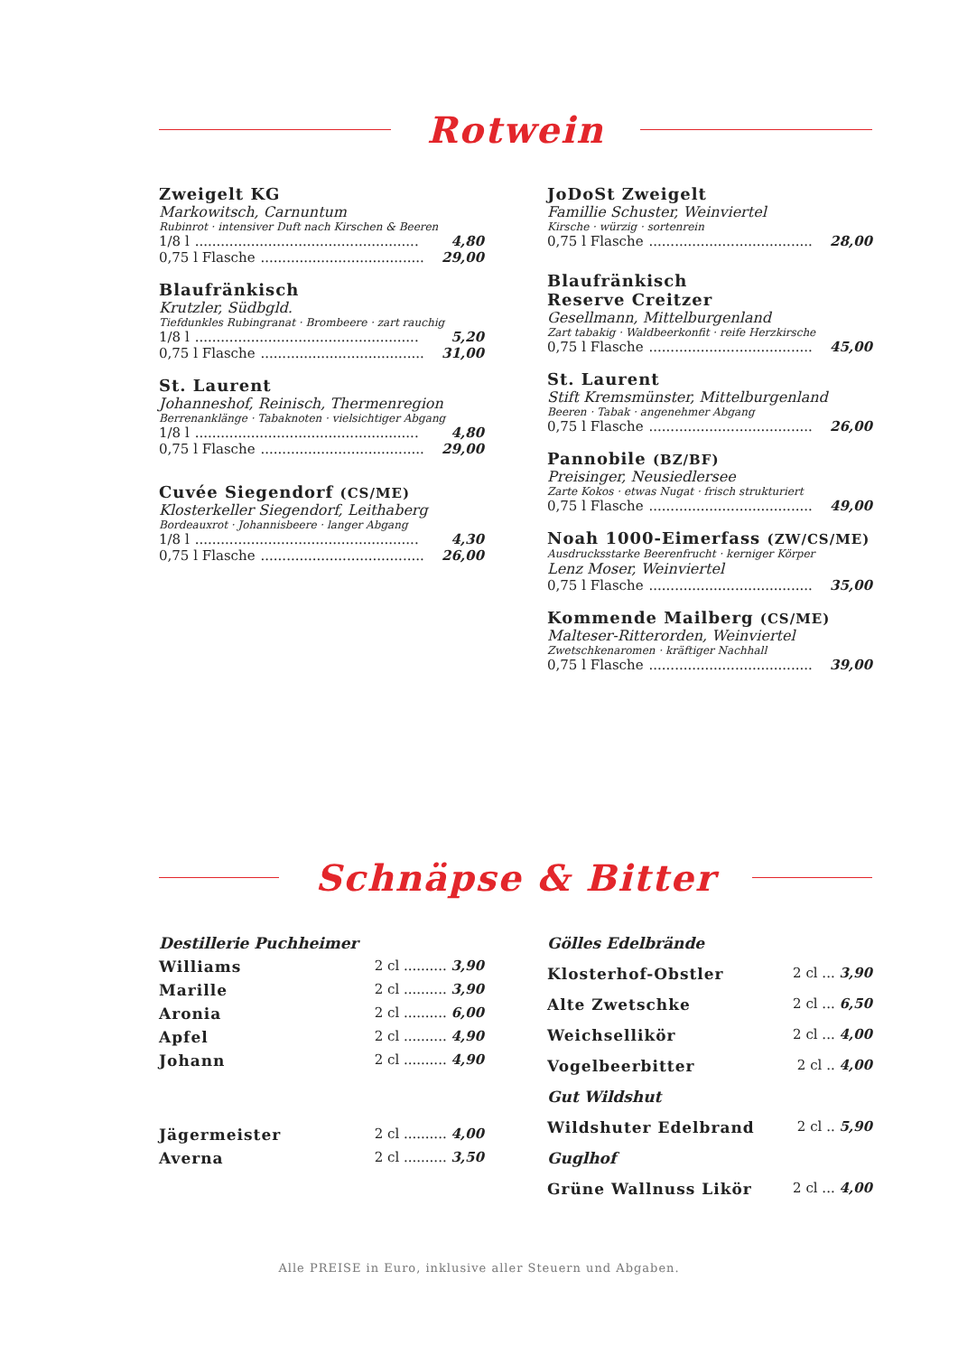Rotwein
Zweigelt KG
Markowitsch, Carnuntum
Rubinrot · intensiver Duft nach Kirschen & Beeren
1/8 l.................................................... 4,80
0,75 l Flasche...................................... 29,00
Blaufränkisch
Krutzler, Südbgld.
Tiefdunkles Rubingranat · Brombeere · zart rauchig
1/8 l.................................................... 5,20
0,75 l Flasche...................................... 31,00
St. Laurent
Johanneshof, Reinisch, Thermenregion
Berrenanklänge · Tabaknoten · vielsichtiger Abgang
1/8 l.................................................... 4,80
0,75 l Flasche...................................... 29,00
Cuvée Siegendorf (CS/ME)
Klosterkeller Siegendorf, Leithaberg
Bordeauxrot · Johannisbeere · langer Abgang
1/8 l.................................................... 4,30
0,75 l Flasche...................................... 26,00
JoDoSt Zweigelt
Famillie Schuster, Weinviertel
Kirsche · würzig · sortenrein
0,75 l Flasche...................................... 28,00
Blaufränkisch
Reserve Creitzer
Gesellmann, Mittelburgenland
Zart tabakig · Waldbeerkonfit · reife Herzkirsche
0,75 l Flasche...................................... 45,00
St. Laurent
Stift Kremsmünster, Mittelburgenland
Beeren · Tabak · angenehmer Abgang
0,75 l Flasche...................................... 26,00
Pannobile (BZ/BF)
Preisinger, Neusiedlersee
Zarte Kokos · etwas Nugat · frisch strukturiert
0,75 l Flasche...................................... 49,00
Noah 1000-Eimerfass (ZW/CS/ME)
Ausdrucksstarke Beerenfrucht · kerniger Körper
Lenz Moser, Weinviertel
0,75 l Flasche...................................... 35,00
Kommende Mailberg (CS/ME)
Malteser-Ritterorden, Weinviertel
Zwetschkenaromen · kräftiger Nachhall
0,75 l Flasche...................................... 39,00
Schnäpse & Bitter
Destillerie Puchheimer
Williams 2 cl .......... 3,90
Marille 2 cl .......... 3,90
Aronia 2 cl .......... 6,00
Apfel 2 cl .......... 4,90
Johann 2 cl .......... 4,90
Jägermeister 2 cl .......... 4,00
Averna 2 cl .......... 3,50
Gölles Edelbrände
Klosterhof-Obstler 2 cl ... 3,90
Alte Zwetschke 2 cl ... 6,50
Weichsellikör 2 cl ... 4,00
Vogelbeerbitter 2 cl .. 4,00
Gut Wildshut
Wildshuter Edelbrand 2 cl .. 5,90
Guglhof
Grüne Wallnuss Likör 2 cl ... 4,00
Alle PREISE in Euro, inklusive aller Steuern und Abgaben.